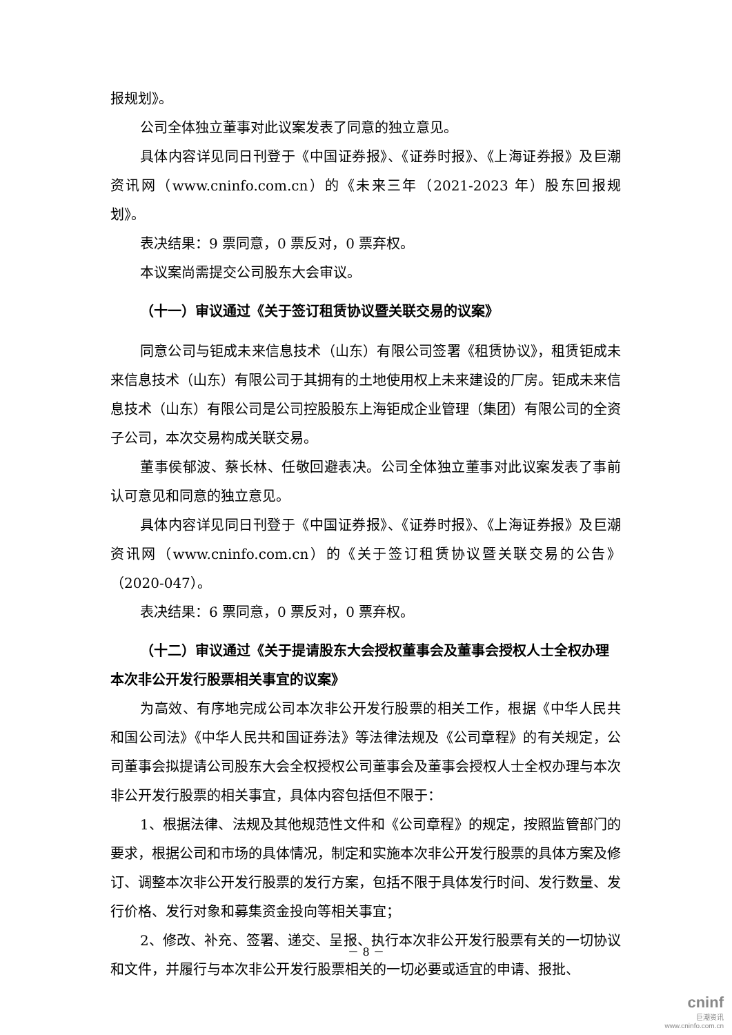报规划》。
公司全体独立董事对此议案发表了同意的独立意见。
具体内容详见同日刊登于《中国证券报》、《证券时报》、《上海证券报》及巨潮资讯网（www.cninfo.com.cn）的《未来三年（2021-2023 年）股东回报规划》。
表决结果：9 票同意，0 票反对，0 票弃权。
本议案尚需提交公司股东大会审议。
（十一）审议通过《关于签订租赁协议暨关联交易的议案》
同意公司与钜成未来信息技术（山东）有限公司签署《租赁协议》，租赁钜成未来信息技术（山东）有限公司于其拥有的土地使用权上未来建设的厂房。钜成未来信息技术（山东）有限公司是公司控股股东上海钜成企业管理（集团）有限公司的全资子公司，本次交易构成关联交易。
董事侯郁波、蔡长林、任敬回避表决。公司全体独立董事对此议案发表了事前认可意见和同意的独立意见。
具体内容详见同日刊登于《中国证券报》、《证券时报》、《上海证券报》及巨潮资讯网（www.cninfo.com.cn）的《关于签订租赁协议暨关联交易的公告》（2020-047）。
表决结果：6 票同意，0 票反对，0 票弃权。
（十二）审议通过《关于提请股东大会授权董事会及董事会授权人士全权办理本次非公开发行股票相关事宜的议案》
为高效、有序地完成公司本次非公开发行股票的相关工作，根据《中华人民共和国公司法》《中华人民共和国证券法》等法律法规及《公司章程》的有关规定，公司董事会拟提请公司股东大会全权授权公司董事会及董事会授权人士全权办理与本次非公开发行股票的相关事宜，具体内容包括但不限于：
1、根据法律、法规及其他规范性文件和《公司章程》的规定，按照监管部门的要求，根据公司和市场的具体情况，制定和实施本次非公开发行股票的具体方案及修订、调整本次非公开发行股票的发行方案，包括不限于具体发行时间、发行数量、发行价格、发行对象和募集资金投向等相关事宜；
2、修改、补充、签署、递交、呈报、执行本次非公开发行股票有关的一切协议和文件，并履行与本次非公开发行股票相关的一切必要或适宜的申请、报批、
－ 8 －
cninf
巨潮资讯
www.cninfo.com.cn